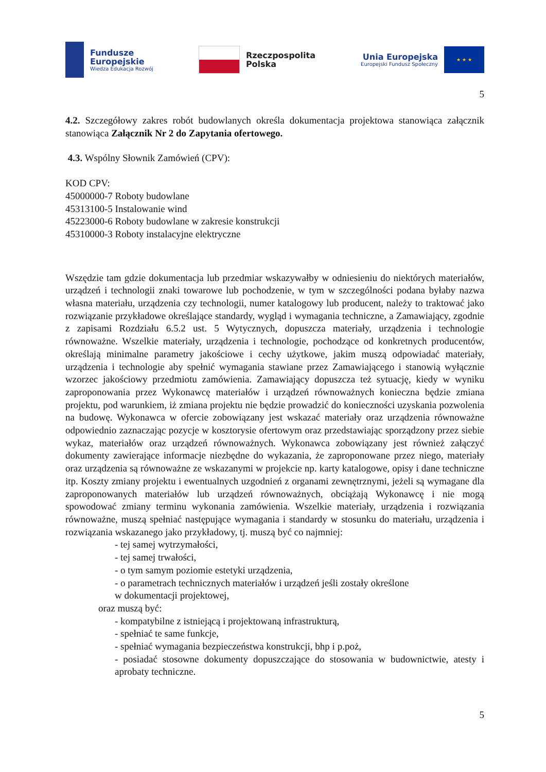Fundusze
Europejskie
Wiedza Edukacja Rozwój
Rzeczpospolita
Polska
Unia Europejska
Europejski Fundusz Społeczny
★ ★ ★
5
4.2. Szczegółowy zakres robót budowlanych określa dokumentacja projektowa stanowiąca załącznik stanowiąca Załącznik Nr 2 do Zapytania ofertowego.
4.3. Wspólny Słownik Zamówień (CPV):
KOD CPV:
45000000-7 Roboty budowlane
45313100-5 Instalowanie wind
45223000-6 Roboty budowlane w zakresie konstrukcji
45310000-3 Roboty instalacyjne elektryczne
Wszędzie tam gdzie dokumentacja lub przedmiar wskazywałby w odniesieniu do niektórych materiałów, urządzeń i technologii znaki towarowe lub pochodzenie, w tym w szczególności podana byłaby nazwa własna materiału, urządzenia czy technologii, numer katalogowy lub producent, należy to traktować jako rozwiązanie przykładowe określające standardy, wygląd i wymagania techniczne, a Zamawiający, zgodnie z zapisami Rozdziału 6.5.2 ust. 5 Wytycznych, dopuszcza materiały, urządzenia i technologie równoważne. Wszelkie materiały, urządzenia i technologie, pochodzące od konkretnych producentów, określają minimalne parametry jakościowe i cechy użytkowe, jakim muszą odpowiadać materiały, urządzenia i technologie aby spełnić wymagania stawiane przez Zamawiającego i stanowią wyłącznie wzorzec jakościowy przedmiotu zamówienia. Zamawiający dopuszcza też sytuację, kiedy w wyniku zaproponowania przez Wykonawcę materiałów i urządzeń równoważnych konieczna będzie zmiana projektu, pod warunkiem, iż zmiana projektu nie będzie prowadzić do konieczności uzyskania pozwolenia na budowę. Wykonawca w ofercie zobowiązany jest wskazać materiały oraz urządzenia równoważne odpowiednio zaznaczając pozycje w kosztorysie ofertowym oraz przedstawiając sporządzony przez siebie wykaz, materiałów oraz urządzeń równoważnych. Wykonawca zobowiązany jest również załączyć dokumenty zawierające informacje niezbędne do wykazania, że zaproponowane przez niego, materiały oraz urządzenia są równoważne ze wskazanymi w projekcie np. karty katalogowe, opisy i dane techniczne itp. Koszty zmiany projektu i ewentualnych uzgodnień z organami zewnętrznymi, jeżeli są wymagane dla zaproponowanych materiałów lub urządzeń równoważnych, obciążają Wykonawcę i nie mogą spowodować zmiany terminu wykonania zamówienia. Wszelkie materiały, urządzenia i rozwiązania równoważne, muszą spełniać następujące wymagania i standardy w stosunku do materiału, urządzenia i rozwiązania wskazanego jako przykładowy, tj. muszą być co najmniej:
- tej samej wytrzymałości,
- tej samej trwałości,
- o tym samym poziomie estetyki urządzenia,
- o parametrach technicznych materiałów i urządzeń jeśli zostały określone
w dokumentacji projektowej,
oraz muszą być:
- kompatybilne z istniejącą i projektowaną infrastrukturą,
- spełniać te same funkcje,
- spełniać wymagania bezpieczeństwa konstrukcji, bhp i p.poż,
- posiadać stosowne dokumenty dopuszczające do stosowania w budownictwie, atesty i aprobaty techniczne.
5